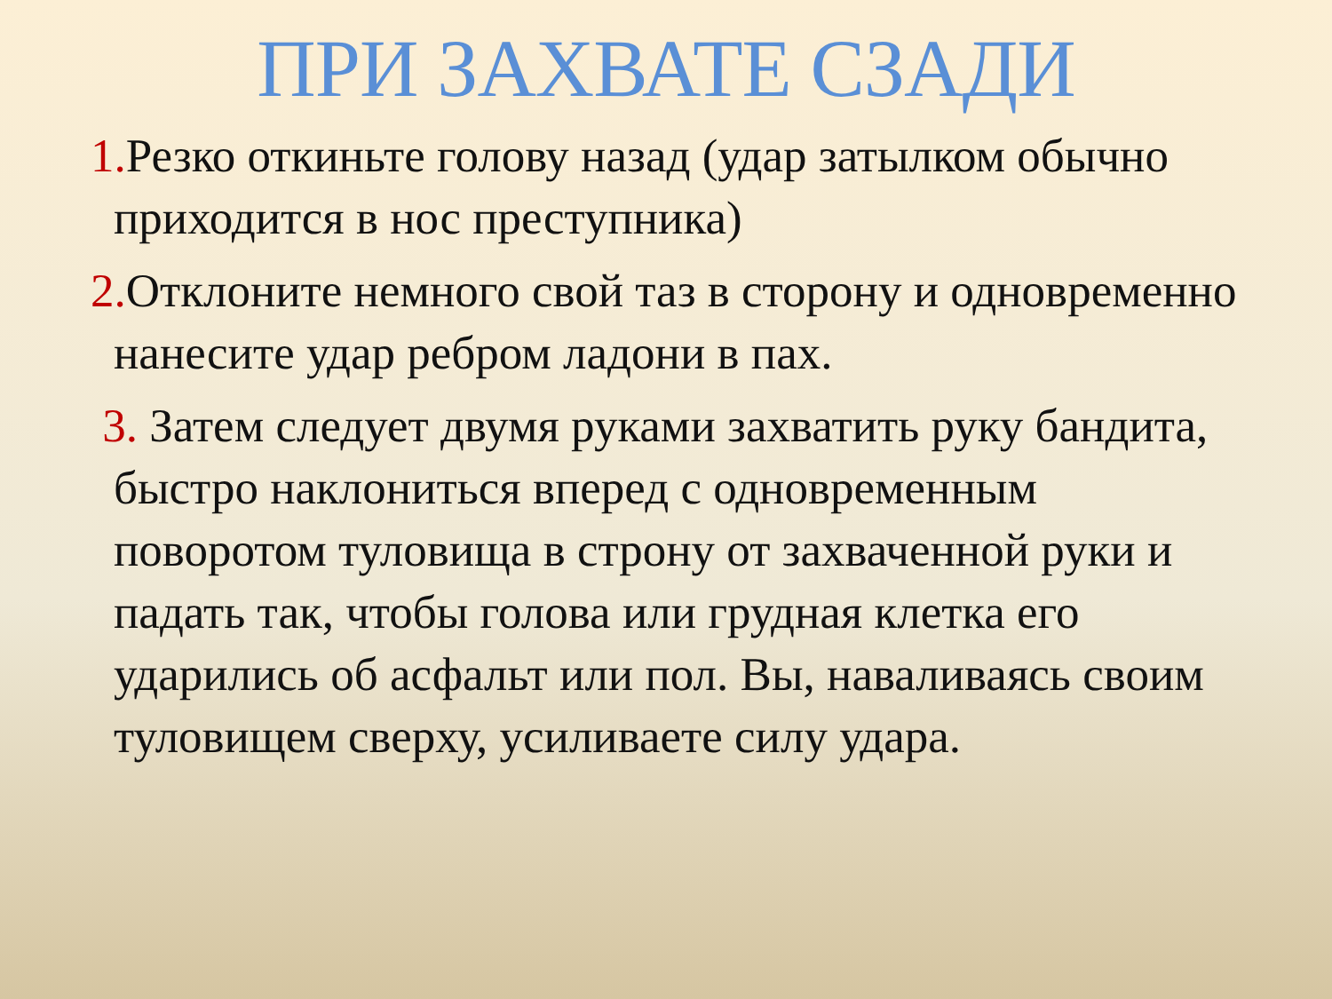ПРИ ЗАХВАТЕ СЗАДИ
1. Резко откиньте голову назад (удар затылком обычно приходится в нос преступника)
2. Отклоните немного свой таз в сторону и одновременно нанесите удар ребром ладони в пах.
3. Затем следует двумя руками захватить руку бандита, быстро наклониться вперед с одновременным поворотом туловища в строну от захваченной руки и падать так, чтобы голова или грудная клетка его ударились об асфальт или пол. Вы, наваливаясь своим туловищем сверху, усиливаете силу удара.